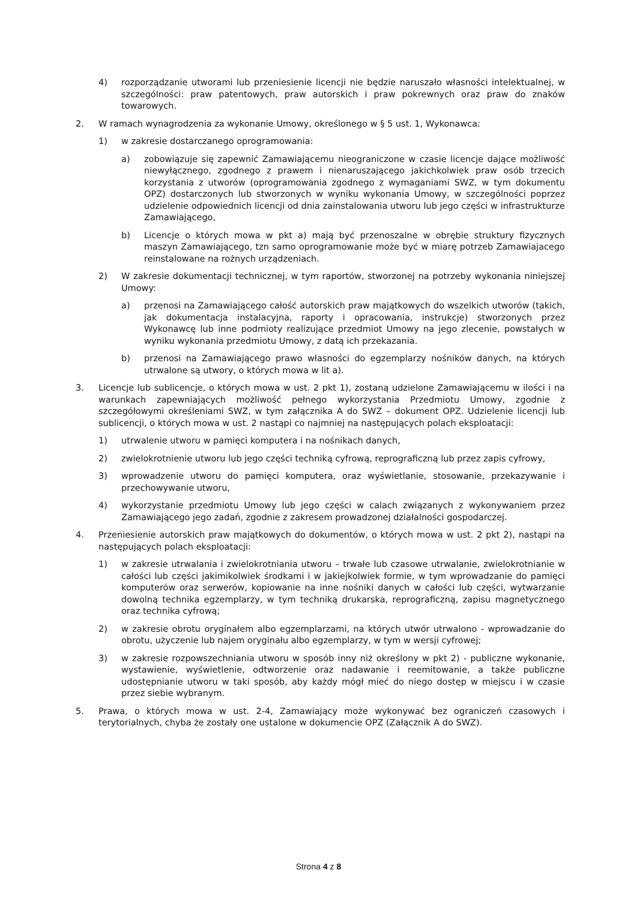4) rozporządzanie utworami lub przeniesienie licencji nie będzie naruszało własności intelektualnej, w szczególności: praw patentowych, praw autorskich i praw pokrewnych oraz praw do znaków towarowych.
2. W ramach wynagrodzenia za wykonanie Umowy, określonego w § 5 ust. 1, Wykonawca:
1) w zakresie dostarczanego oprogramowania:
a) zobowiązuje się zapewnić Zamawiającemu nieograniczone w czasie licencje dające możliwość niewyłącznego, zgodnego z prawem i nienaruszającego jakichkolwiek praw osób trzecich korzystania z utworów (oprogramowania zgodnego z wymaganiami SWZ, w tym dokumentu OPZ) dostarczonych lub stworzonych w wyniku wykonania Umowy, w szczególności poprzez udzielenie odpowiednich licencji od dnia zainstalowania utworu lub jego części w infrastrukturze Zamawiającego,
b) Licencje o których mowa w pkt a) mają być przenoszalne w obrębie struktury fizycznych maszyn Zamawiającego, tzn samo oprogramowanie może być w miarę potrzeb Zamawiajacego reinstalowane na rożnych urządzeniach.
2) W zakresie dokumentacji technicznej, w tym raportów, stworzonej na potrzeby wykonania niniejszej Umowy:
a) przenosi na Zamawiającego całość autorskich praw majątkowych do wszelkich utworów (takich, jak dokumentacja instalacyjna, raporty i opracowania, instrukcje) stworzonych przez Wykonawcę lub inne podmioty realizujące przedmiot Umowy na jego zlecenie, powstałych w wyniku wykonania przedmiotu Umowy, z datą ich przekazania.
b) przenosi na Zamawiającego prawo własności do egzemplarzy nośników danych, na których utrwalone są utwory, o których mowa w lit a).
3. Licencje lub sublicencje, o których mowa w ust. 2 pkt 1), zostaną udzielone Zamawiającemu w ilości i na warunkach zapewniających możliwość pełnego wykorzystania Przedmiotu Umowy, zgodnie z szczegółowymi określeniami SWZ, w tym załącznika A do SWZ – dokument OPZ. Udzielenie licencji lub sublicencji, o których mowa w ust. 2 nastąpi co najmniej na następujących polach eksploatacji:
1) utrwalenie utworu w pamięci komputera i na nośnikach danych,
2) zwielokrotnienie utworu lub jego części techniką cyfrową, reprograficzną lub przez zapis cyfrowy,
3) wprowadzenie utworu do pamięci komputera, oraz wyświetlanie, stosowanie, przekazywanie i przechowywanie utworu,
4) wykorzystanie przedmiotu Umowy lub jego części w calach związanych z wykonywaniem przez Zamawiającego jego zadań, zgodnie z zakresem prowadzonej działalności gospodarczej.
4. Przeniesienie autorskich praw majątkowych do dokumentów, o których mowa w ust. 2 pkt 2), nastąpi na następujących polach eksploatacji:
1) w zakresie utrwalania i zwielokrotniania utworu – trwałe lub czasowe utrwalanie, zwielokrotnianie w całości lub części jakimikolwiek środkami i w jakiejkolwiek formie, w tym wprowadzanie do pamięci komputerów oraz serwerów, kopiowanie na inne nośniki danych w całości lub części, wytwarzanie dowolną technika egzemplarzy, w tym techniką drukarska, reprograficzną, zapisu magnetycznego oraz technika cyfrową;
2) w zakresie obrotu oryginałem albo egzemplarzami, na których utwór utrwalono - wprowadzanie do obrotu, użyczenie lub najem oryginału albo egzemplarzy, w tym w wersji cyfrowej;
3) w zakresie rozpowszechniania utworu w sposób inny niż określony w pkt 2) - publiczne wykonanie, wystawienie, wyświetlenie, odtworzenie oraz nadawanie i reemitowanie, a także publiczne udostępnianie utworu w taki sposób, aby każdy mógł mieć do niego dostęp w miejscu i w czasie przez siebie wybranym.
5. Prawa, o których mowa w ust. 2-4, Zamawiający może wykonywać bez ograniczeń czasowych i terytorialnych, chyba że zostały one ustalone w dokumencie OPZ (Załącznik A do SWZ).
Strona 4 z 8